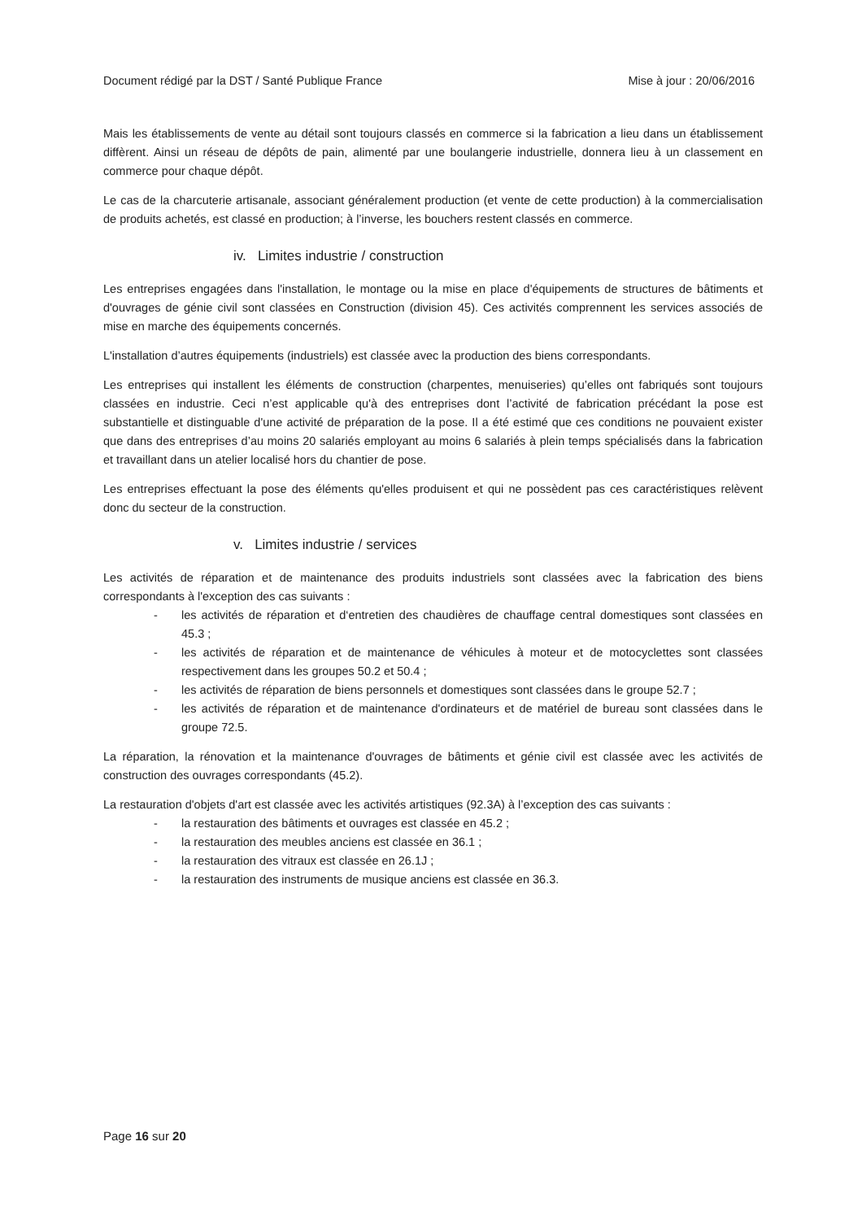Document rédigé par la DST / Santé Publique France Mise à jour : 20/06/2016
Mais les établissements de vente au détail sont toujours classés en commerce si la fabrication a lieu dans un établissement diffèrent. Ainsi un réseau de dépôts de pain, alimenté par une boulangerie industrielle, donnera lieu à un classement en commerce pour chaque dépôt.
Le cas de la charcuterie artisanale, associant généralement production (et vente de cette production) à la commercialisation de produits achetés, est classé en production; à l’inverse, les bouchers restent classés en commerce.
iv. Limites industrie / construction
Les entreprises engagées dans l'installation, le montage ou la mise en place d'équipements de structures de bâtiments et d'ouvrages de génie civil sont classées en Construction (division 45). Ces activités comprennent les services associés de mise en marche des équipements concernés.
L'installation d’autres équipements (industriels) est classée avec la production des biens correspondants.
Les entreprises qui installent les éléments de construction (charpentes, menuiseries) qu’elles ont fabriqués sont toujours classées en industrie. Ceci n’est applicable qu'à des entreprises dont l’activité de fabrication précédant la pose est substantielle et distinguable d'une activité de préparation de la pose. Il a été estimé que ces conditions ne pouvaient exister que dans des entreprises d’au moins 20 salariés employant au moins 6 salariés à plein temps spécialisés dans la fabrication et travaillant dans un atelier localisé hors du chantier de pose.
Les entreprises effectuant la pose des éléments qu'elles produisent et qui ne possèdent pas ces caractéristiques relèvent donc du secteur de la construction.
v. Limites industrie / services
Les activités de réparation et de maintenance des produits industriels sont classées avec la fabrication des biens correspondants à l'exception des cas suivants :
- les activités de réparation et d‘entretien des chaudières de chauffage central domestiques sont classées en 45.3 ;
- les activités de réparation et de maintenance de véhicules à moteur et de motocyclettes sont classées respectivement dans les groupes 50.2 et 50.4 ;
- les activités de réparation de biens personnels et domestiques sont classées dans le groupe 52.7 ;
- les activités de réparation et de maintenance d'ordinateurs et de matériel de bureau sont classées dans le groupe 72.5.
La réparation, la rénovation et la maintenance d'ouvrages de bâtiments et génie civil est classée avec les activités de construction des ouvrages correspondants (45.2).
La restauration d'objets d'art est classée avec les activités artistiques (92.3A) à l’exception des cas suivants :
- la restauration des bâtiments et ouvrages est classée en 45.2 ;
- la restauration des meubles anciens est classée en 36.1 ;
- la restauration des vitraux est classée en 26.1J ;
- la restauration des instruments de musique anciens est classée en 36.3.
Page 16 sur 20